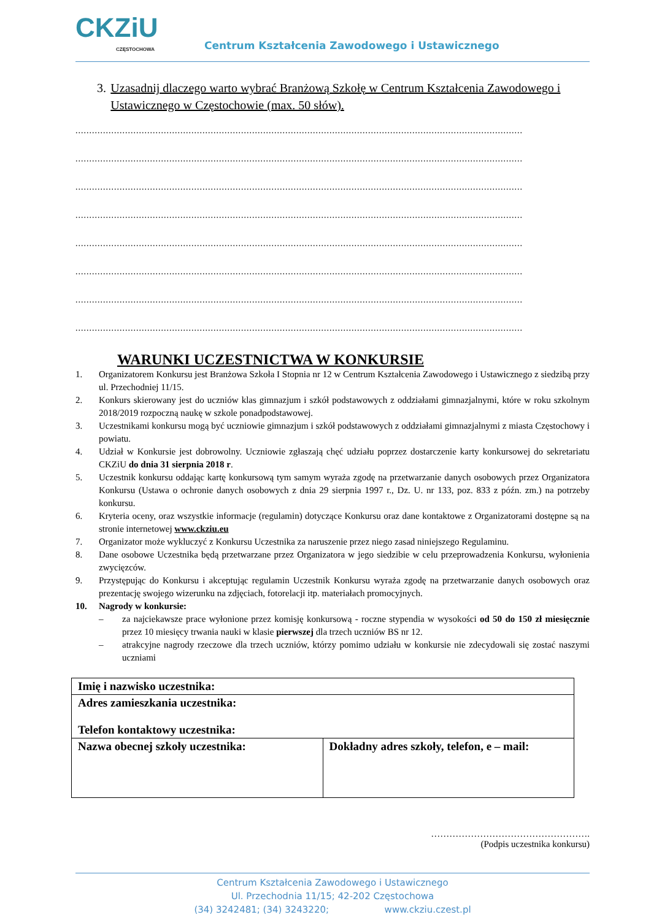CKZiU
CZĘSTOCHOWA
Centrum Kształcenia Zawodowego i Ustawicznego
3. Uzasadnij dlaczego warto wybrać Branżową Szkołę w Centrum Kształcenia Zawodowego i Ustawicznego w Częstochowie (max. 50 słów).
..................................................................................................................................................................
..................................................................................................................................................................
..................................................................................................................................................................
..................................................................................................................................................................
..................................................................................................................................................................
..................................................................................................................................................................
..................................................................................................................................................................
..................................................................................................................................................................
WARUNKI UCZESTNICTWA W KONKURSIE
1. Organizatorem Konkursu jest Branżowa Szkoła I Stopnia nr 12 w Centrum Kształcenia Zawodowego i Ustawicznego z siedzibą przy ul. Przechodniej 11/15.
2. Konkurs skierowany jest do uczniów klas gimnazjum i szkół podstawowych z oddziałami gimnazjalnymi, które w roku szkolnym 2018/2019 rozpoczną naukę w szkole ponadpodstawowej.
3. Uczestnikami konkursu mogą być uczniowie gimnazjum i szkół podstawowych z oddziałami gimnazjalnymi z miasta Częstochowy i powiatu.
4. Udział w Konkursie jest dobrowolny. Uczniowie zgłaszają chęć udziału poprzez dostarczenie karty konkursowej do sekretariatu CKZiU do dnia 31 sierpnia 2018 r.
5. Uczestnik konkursu oddając kartę konkursową tym samym wyraża zgodę na przetwarzanie danych osobowych przez Organizatora Konkursu (Ustawa o ochronie danych osobowych z dnia 29 sierpnia 1997 r., Dz. U. nr 133, poz. 833 z późn. zm.) na potrzeby konkursu.
6. Kryteria oceny, oraz wszystkie informacje (regulamin) dotyczące Konkursu oraz dane kontaktowe z Organizatorami dostępne są na stronie internetowej www.ckziu.eu
7. Organizator może wykluczyć z Konkursu Uczestnika za naruszenie przez niego zasad niniejszego Regulaminu.
8. Dane osobowe Uczestnika będą przetwarzane przez Organizatora w jego siedzibie w celu przeprowadzenia Konkursu, wyłonienia zwycięzców.
9. Przystępując do Konkursu i akceptując regulamin Uczestnik Konkursu wyraża zgodę na przetwarzanie danych osobowych oraz prezentację swojego wizerunku na zdjęciach, fotorelacji itp. materiałach promocyjnych.
10. Nagrody w konkursie:
– za najciekawsze prace wyłonione przez komisję konkursową - roczne stypendia w wysokości od 50 do 150 zł miesięcznie przez 10 miesięcy trwania nauki w klasie pierwszej dla trzech uczniów BS nr 12.
– atrakcyjne nagrody rzeczowe dla trzech uczniów, którzy pomimo udziału w konkursie nie zdecydowali się zostać naszymi uczniami
| Imię i nazwisko uczestnika: | |
| Adres zamieszkania uczestnika: Telefon kontaktowy uczestnika: | |
| Nazwa obecnej szkoły uczestnika: | Dokładny adres szkoły, telefon, e – mail: |
…………………………………………….
(Podpis uczestnika konkursu)
Centrum Kształcenia Zawodowego i Ustawicznego
Ul. Przechodnia 11/15; 42-202 Częstochowa
(34) 3242481; (34) 3243220; www.ckziu.czest.pl